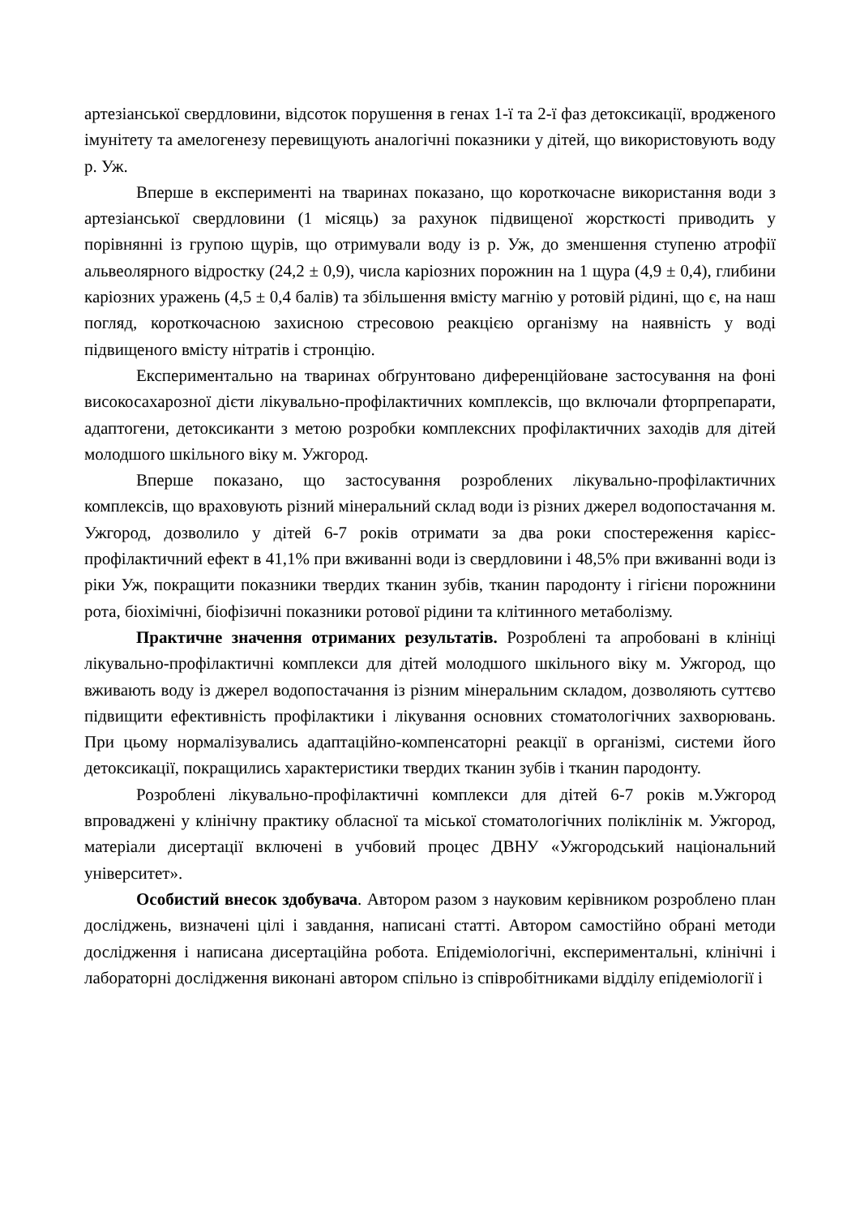артезіанської свердловини, відсоток порушення в генах 1-ї та 2-ї фаз детоксикації, вродженого імунітету та амелогенезу перевищують аналогічні показники у дітей, що використовують воду р. Уж.
Вперше в експерименті на тваринах показано, що короткочасне використання води з артезіанської свердловини (1 місяць) за рахунок підвищеної жорсткості приводить у порівнянні із групою щурів, що отримували воду із р. Уж, до зменшення ступеню атрофії альвеолярного відростку (24,2 ± 0,9), числа каріозних порожнин на 1 щура (4,9 ± 0,4), глибини каріозних уражень (4,5 ± 0,4 балів) та збільшення вмісту магнію у ротовій рідині, що є, на наш погляд, короткочасною захисною стресовою реакцією організму на наявність у воді підвищеного вмісту нітратів і стронцію.
Експериментально на тваринах обґрунтовано диференційоване застосування на фоні високосахарозної дієти лікувально-профілактичних комплексів, що включали фторпрепарати, адаптогени, детоксиканти з метою розробки комплексних профілактичних заходів для дітей молодшого шкільного віку м. Ужгород.
Вперше показано, що застосування розроблених лікувально-профілактичних комплексів, що враховують різний мінеральний склад води із різних джерел водопостачання м. Ужгород, дозволило у дітей 6-7 років отримати за два роки спостереження карієс-профілактичний ефект в 41,1% при вживанні води із свердловини і 48,5% при вживанні води із ріки Уж, покращити показники твердих тканин зубів, тканин пародонту і гігієни порожнини рота, біохімічні, біофізичні показники ротової рідини та клітинного метаболізму.
Практичне значення отриманих результатів. Розроблені та апробовані в клініці лікувально-профілактичні комплекси для дітей молодшого шкільного віку м. Ужгород, що вживають воду із джерел водопостачання із різним мінеральним складом, дозволяють суттєво підвищити ефективність профілактики і лікування основних стоматологічних захворювань. При цьому нормалізувались адаптаційно-компенсаторні реакції в організмі, системи його детоксикації, покращились характеристики твердих тканин зубів і тканин пародонту.
Розроблені лікувально-профілактичні комплекси для дітей 6-7 років м.Ужгород впроваджені у клінічну практику обласної та міської стоматологічних поліклінік м. Ужгород, матеріали дисертації включені в учбовий процес ДВНУ «Ужгородський національний університет».
Особистий внесок здобувача. Автором разом з науковим керівником розроблено план досліджень, визначені цілі і завдання, написані статті. Автором самостійно обрані методи дослідження і написана дисертаційна робота. Епідеміологічні, експериментальні, клінічні і лабораторні дослідження виконані автором спільно із співробітниками відділу епідеміології і